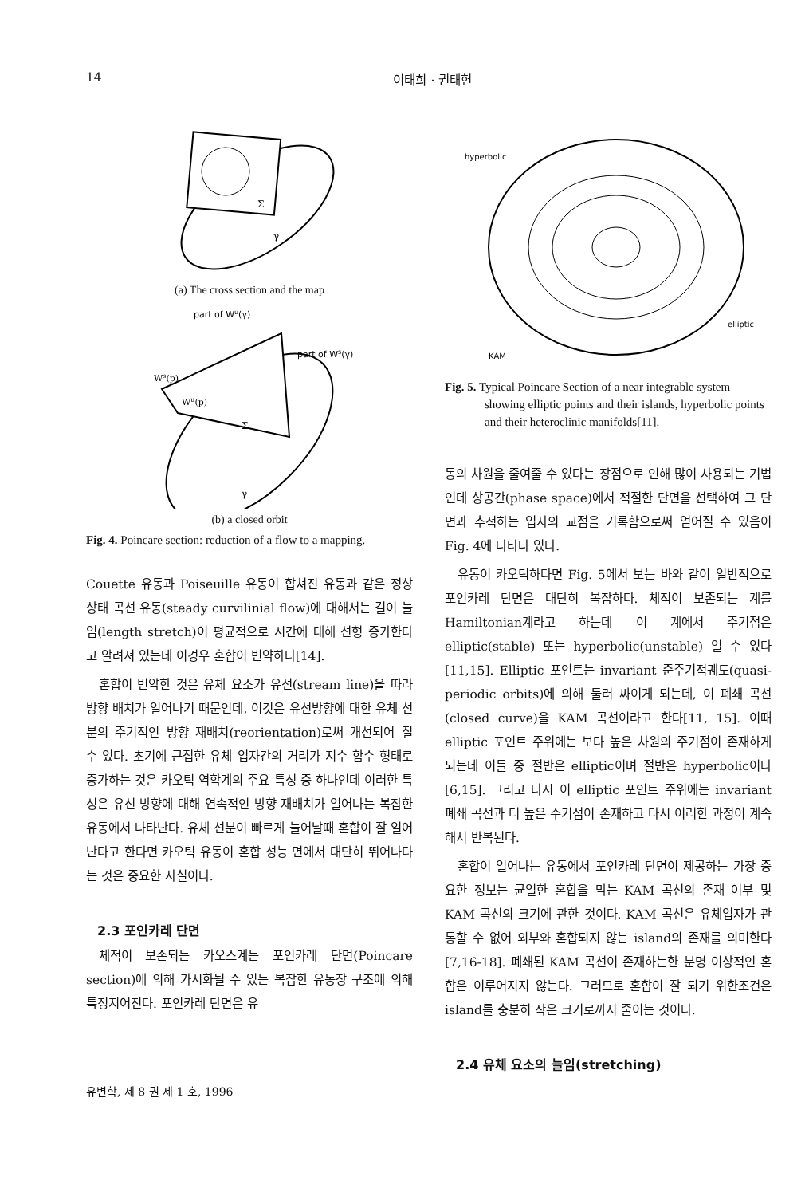14 이태희 · 권태헌
Σ
γ
(a) The cross section and the map
part of Wu(γ)
part of Ws(γ)
Ws(p)
Wu(p)
Σ
γ
(b) a closed orbit
Fig. 4. Poincare section: reduction of a flow to a mapping.
Couette 유동과 Poiseuille 유동이 합쳐진 유동과 같은 정상 상태 곡선 유동(steady curvilinial flow)에 대해서는 길이 늘임(length stretch)이 평균적으로 시간에 대해 선형 증가한다고 알려져 있는데 이경우 혼합이 빈약하다[14].
혼합이 빈약한 것은 유체 요소가 유선(stream line)을 따라 방향 배치가 일어나기 때문인데, 이것은 유선방향에 대한 유체 선분의 주기적인 방향 재배치(reorientation)로써 개선되어 질 수 있다. 초기에 근접한 유체 입자간의 거리가 지수 함수 형태로 증가하는 것은 카오틱 역학계의 주요 특성 중 하나인데 이러한 특성은 유선 방향에 대해 연속적인 방향 재배치가 일어나는 복잡한 유동에서 나타난다. 유체 선분이 빠르게 늘어날때 혼합이 잘 일어난다고 한다면 카오틱 유동이 혼합 성능 면에서 대단히 뛰어나다는 것은 중요한 사실이다.
2.3 포인카레 단면
체적이 보존되는 카오스계는 포인카레 단면(Poincare section)에 의해 가시화될 수 있는 복잡한 유동장 구조에 의해 특징지어진다. 포인카레 단면은 유
hyperbolic
elliptic
KAM
Fig. 5. Typical Poincare Section of a near integrable system showing elliptic points and their islands, hyperbolic points and their heteroclinic manifolds[11].
동의 차원을 줄여줄 수 있다는 장점으로 인해 많이 사용되는 기법인데 상공간(phase space)에서 적절한 단면을 선택하여 그 단면과 추적하는 입자의 교점을 기록함으로써 얻어질 수 있음이 Fig. 4에 나타나 있다.
유동이 카오틱하다면 Fig. 5에서 보는 바와 같이 일반적으로 포인카레 단면은 대단히 복잡하다. 체적이 보존되는 계를 Hamiltonian계라고 하는데 이 계에서 주기점은 elliptic(stable) 또는 hyperbolic(unstable) 일 수 있다[11,15]. Elliptic 포인트는 invariant 준주기적궤도(quasi-periodic orbits)에 의해 둘러 싸이게 되는데, 이 폐쇄 곡선(closed curve)을 KAM 곡선이라고 한다[11, 15]. 이때 elliptic 포인트 주위에는 보다 높은 차원의 주기점이 존재하게 되는데 이들 중 절반은 elliptic이며 절반은 hyperbolic이다[6,15]. 그리고 다시 이 elliptic 포인트 주위에는 invariant 폐쇄 곡선과 더 높은 주기점이 존재하고 다시 이러한 과정이 계속해서 반복된다.
혼합이 일어나는 유동에서 포인카레 단면이 제공하는 가장 중요한 정보는 균일한 혼합을 막는 KAM 곡선의 존재 여부 및 KAM 곡선의 크기에 관한 것이다. KAM 곡선은 유체입자가 관통할 수 없어 외부와 혼합되지 않는 island의 존재를 의미한다[7,16-18]. 폐쇄된 KAM 곡선이 존재하는한 분명 이상적인 혼합은 이루어지지 않는다. 그러므로 혼합이 잘 되기 위한조건은 island를 충분히 작은 크기로까지 줄이는 것이다.
2.4 유체 요소의 늘임(stretching)
유변학, 제 8 권 제 1 호, 1996